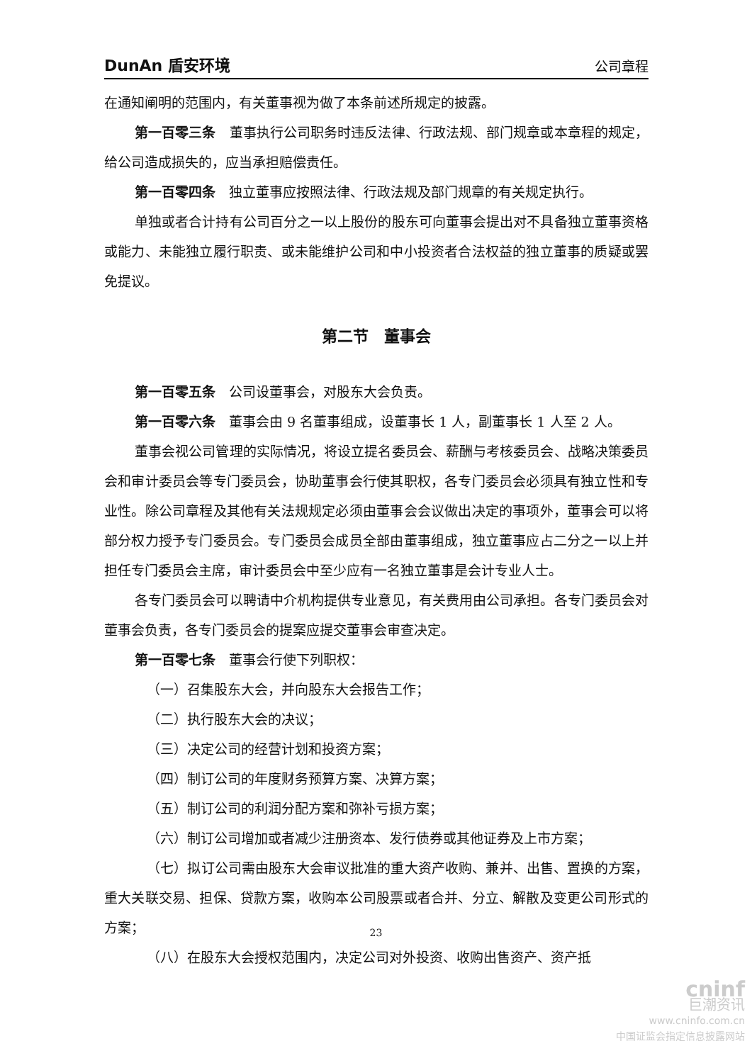DunAn 盾安环境 公司章程
在通知阐明的范围内，有关董事视为做了本条前述所规定的披露。
第一百零三条　董事执行公司职务时违反法律、行政法规、部门规章或本章程的规定，给公司造成损失的，应当承担赔偿责任。
第一百零四条　独立董事应按照法律、行政法规及部门规章的有关规定执行。
单独或者合计持有公司百分之一以上股份的股东可向董事会提出对不具备独立董事资格或能力、未能独立履行职责、或未能维护公司和中小投资者合法权益的独立董事的质疑或罢免提议。
第二节　董事会
第一百零五条　公司设董事会，对股东大会负责。
第一百零六条　董事会由 9 名董事组成，设董事长 1 人，副董事长 1 人至 2 人。
董事会视公司管理的实际情况，将设立提名委员会、薪酬与考核委员会、战略决策委员会和审计委员会等专门委员会，协助董事会行使其职权，各专门委员会必须具有独立性和专业性。除公司章程及其他有关法规规定必须由董事会会议做出决定的事项外，董事会可以将部分权力授予专门委员会。专门委员会成员全部由董事组成，独立董事应占二分之一以上并担任专门委员会主席，审计委员会中至少应有一名独立董事是会计专业人士。
各专门委员会可以聘请中介机构提供专业意见，有关费用由公司承担。各专门委员会对董事会负责，各专门委员会的提案应提交董事会审查决定。
第一百零七条　董事会行使下列职权：
（一）召集股东大会，并向股东大会报告工作；
（二）执行股东大会的决议；
（三）决定公司的经营计划和投资方案；
（四）制订公司的年度财务预算方案、决算方案；
（五）制订公司的利润分配方案和弥补亏损方案；
（六）制订公司增加或者减少注册资本、发行债券或其他证券及上市方案；
（七）拟订公司需由股东大会审议批准的重大资产收购、兼并、出售、置换的方案，重大关联交易、担保、贷款方案，收购本公司股票或者合并、分立、解散及变更公司形式的方案；
（八）在股东大会授权范围内，决定公司对外投资、收购出售资产、资产抵
23
cninf
巨潮资讯
www.cninfo.com.cn
中国证监会指定信息披露网站